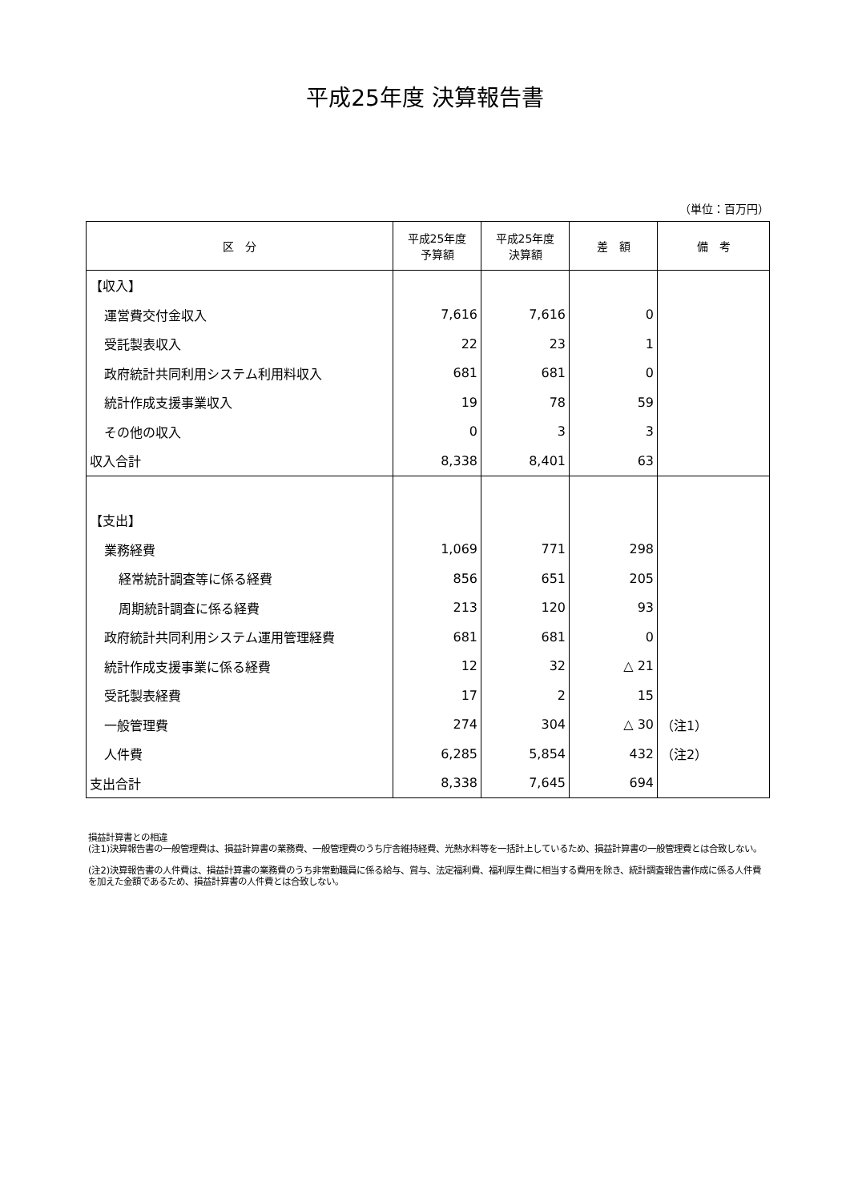平成25年度 決算報告書
（単位：百万円）
| 区 分 | 平成25年度 予算額 | 平成25年度 決算額 | 差 額 | 備 考 |
| --- | --- | --- | --- | --- |
| 【収入】 | | | | |
| 運営費交付金収入 | 7,616 | 7,616 | 0 | |
| 受託製表収入 | 22 | 23 | 1 | |
| 政府統計共同利用システム利用料収入 | 681 | 681 | 0 | |
| 統計作成支援事業収入 | 19 | 78 | 59 | |
| その他の収入 | 0 | 3 | 3 | |
| 収入合計 | 8,338 | 8,401 | 63 | |
| 【支出】 | | | | |
| 業務経費 | 1,069 | 771 | 298 | |
| 経常統計調査等に係る経費 | 856 | 651 | 205 | |
| 周期統計調査に係る経費 | 213 | 120 | 93 | |
| 政府統計共同利用システム運用管理経費 | 681 | 681 | 0 | |
| 統計作成支援事業に係る経費 | 12 | 32 | △ 21 | |
| 受託製表経費 | 17 | 2 | 15 | |
| 一般管理費 | 274 | 304 | △ 30 | （注1） |
| 人件費 | 6,285 | 5,854 | 432 | （注2） |
| 支出合計 | 8,338 | 7,645 | 694 | |
損益計算書との相違
(注1)決算報告書の一般管理費は、損益計算書の業務費、一般管理費のうち庁舎維持経費、光熱水料等を一括計上しているため、損益計算書の一般管理費とは合致しない。
(注2)決算報告書の人件費は、損益計算書の業務費のうち非常勤職員に係る給与、賞与、法定福利費、福利厚生費に相当する費用を除き、統計調査報告書作成に係る人件費を加えた金額であるため、損益計算書の人件費とは合致しない。